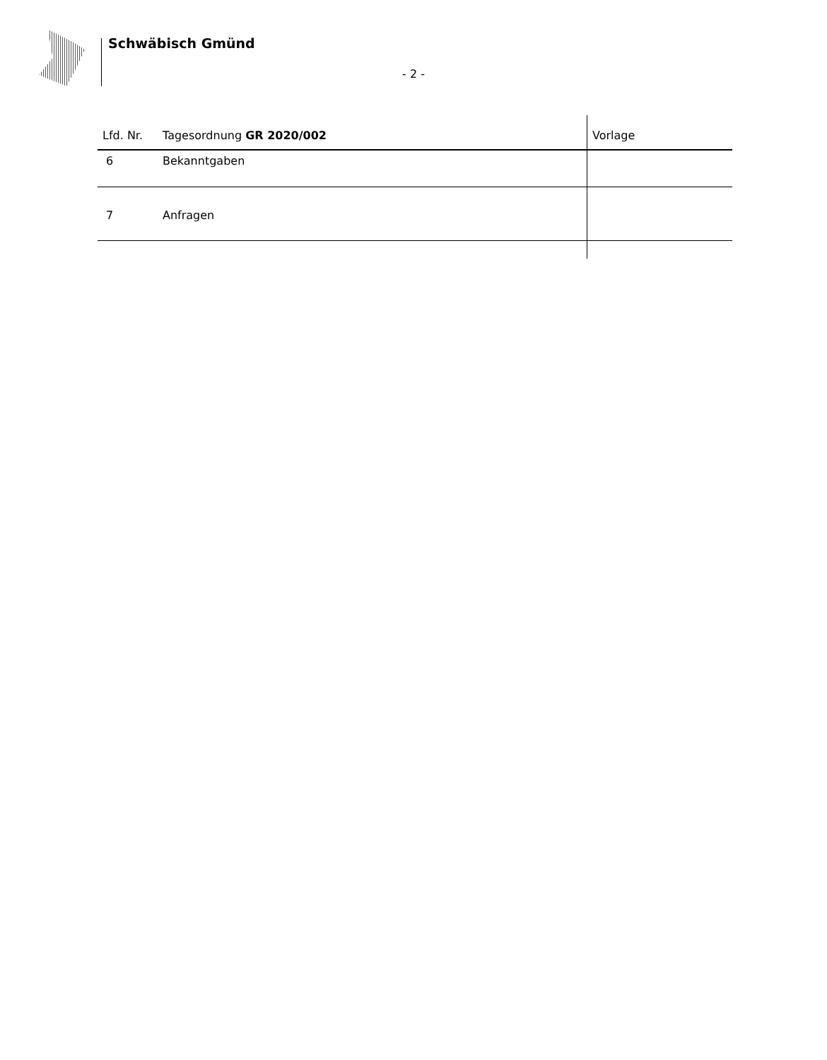Schwäbisch Gmünd
- 2 -
| Lfd. Nr. | Tagesordnung GR 2020/002 | Vorlage |
| --- | --- | --- |
| 6 | Bekanntgaben | |
| 7 | Anfragen | |